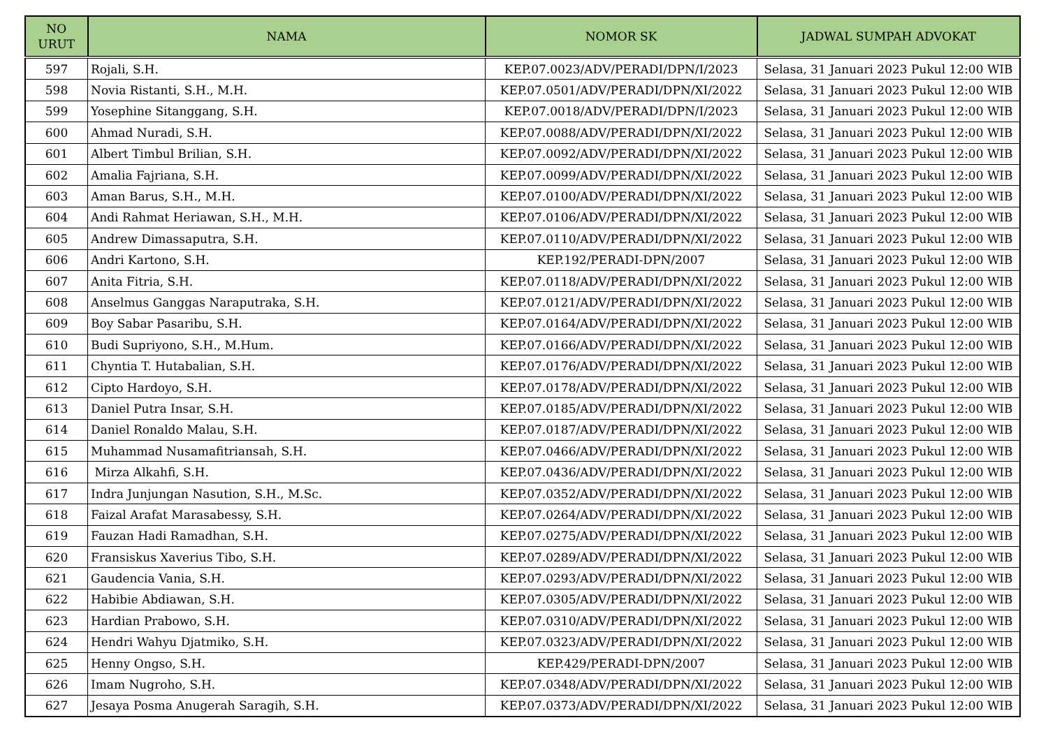| NO URUT | NAMA | NOMOR SK | JADWAL SUMPAH ADVOKAT |
| --- | --- | --- | --- |
| 597 | Rojali, S.H. | KEP.07.0023/ADV/PERADI/DPN/I/2023 | Selasa, 31 Januari 2023 Pukul 12:00 WIB |
| 598 | Novia Ristanti, S.H., M.H. | KEP.07.0501/ADV/PERADI/DPN/XI/2022 | Selasa, 31 Januari 2023 Pukul 12:00 WIB |
| 599 | Yosephine Sitanggang, S.H. | KEP.07.0018/ADV/PERADI/DPN/I/2023 | Selasa, 31 Januari 2023 Pukul 12:00 WIB |
| 600 | Ahmad Nuradi, S.H. | KEP.07.0088/ADV/PERADI/DPN/XI/2022 | Selasa, 31 Januari 2023 Pukul 12:00 WIB |
| 601 | Albert Timbul Brilian, S.H. | KEP.07.0092/ADV/PERADI/DPN/XI/2022 | Selasa, 31 Januari 2023 Pukul 12:00 WIB |
| 602 | Amalia Fajriana, S.H. | KEP.07.0099/ADV/PERADI/DPN/XI/2022 | Selasa, 31 Januari 2023 Pukul 12:00 WIB |
| 603 | Aman Barus, S.H., M.H. | KEP.07.0100/ADV/PERADI/DPN/XI/2022 | Selasa, 31 Januari 2023 Pukul 12:00 WIB |
| 604 | Andi Rahmat Heriawan, S.H., M.H. | KEP.07.0106/ADV/PERADI/DPN/XI/2022 | Selasa, 31 Januari 2023 Pukul 12:00 WIB |
| 605 | Andrew Dimassaputra, S.H. | KEP.07.0110/ADV/PERADI/DPN/XI/2022 | Selasa, 31 Januari 2023 Pukul 12:00 WIB |
| 606 | Andri Kartono, S.H. | KEP.192/PERADI-DPN/2007 | Selasa, 31 Januari 2023 Pukul 12:00 WIB |
| 607 | Anita Fitria, S.H. | KEP.07.0118/ADV/PERADI/DPN/XI/2022 | Selasa, 31 Januari 2023 Pukul 12:00 WIB |
| 608 | Anselmus Ganggas Naraputraka, S.H. | KEP.07.0121/ADV/PERADI/DPN/XI/2022 | Selasa, 31 Januari 2023 Pukul 12:00 WIB |
| 609 | Boy Sabar Pasaribu, S.H. | KEP.07.0164/ADV/PERADI/DPN/XI/2022 | Selasa, 31 Januari 2023 Pukul 12:00 WIB |
| 610 | Budi Supriyono, S.H., M.Hum. | KEP.07.0166/ADV/PERADI/DPN/XI/2022 | Selasa, 31 Januari 2023 Pukul 12:00 WIB |
| 611 | Chyntia T. Hutabalian, S.H. | KEP.07.0176/ADV/PERADI/DPN/XI/2022 | Selasa, 31 Januari 2023 Pukul 12:00 WIB |
| 612 | Cipto Hardoyo, S.H. | KEP.07.0178/ADV/PERADI/DPN/XI/2022 | Selasa, 31 Januari 2023 Pukul 12:00 WIB |
| 613 | Daniel Putra Insar, S.H. | KEP.07.0185/ADV/PERADI/DPN/XI/2022 | Selasa, 31 Januari 2023 Pukul 12:00 WIB |
| 614 | Daniel Ronaldo Malau, S.H. | KEP.07.0187/ADV/PERADI/DPN/XI/2022 | Selasa, 31 Januari 2023 Pukul 12:00 WIB |
| 615 | Muhammad Nusamafitriansah, S.H. | KEP.07.0466/ADV/PERADI/DPN/XI/2022 | Selasa, 31 Januari 2023 Pukul 12:00 WIB |
| 616 | Mirza Alkahfi, S.H. | KEP.07.0436/ADV/PERADI/DPN/XI/2022 | Selasa, 31 Januari 2023 Pukul 12:00 WIB |
| 617 | Indra Junjungan Nasution, S.H., M.Sc. | KEP.07.0352/ADV/PERADI/DPN/XI/2022 | Selasa, 31 Januari 2023 Pukul 12:00 WIB |
| 618 | Faizal Arafat Marasabessy, S.H. | KEP.07.0264/ADV/PERADI/DPN/XI/2022 | Selasa, 31 Januari 2023 Pukul 12:00 WIB |
| 619 | Fauzan Hadi Ramadhan, S.H. | KEP.07.0275/ADV/PERADI/DPN/XI/2022 | Selasa, 31 Januari 2023 Pukul 12:00 WIB |
| 620 | Fransiskus Xaverius Tibo, S.H. | KEP.07.0289/ADV/PERADI/DPN/XI/2022 | Selasa, 31 Januari 2023 Pukul 12:00 WIB |
| 621 | Gaudencia Vania, S.H. | KEP.07.0293/ADV/PERADI/DPN/XI/2022 | Selasa, 31 Januari 2023 Pukul 12:00 WIB |
| 622 | Habibie Abdiawan, S.H. | KEP.07.0305/ADV/PERADI/DPN/XI/2022 | Selasa, 31 Januari 2023 Pukul 12:00 WIB |
| 623 | Hardian Prabowo, S.H. | KEP.07.0310/ADV/PERADI/DPN/XI/2022 | Selasa, 31 Januari 2023 Pukul 12:00 WIB |
| 624 | Hendri Wahyu Djatmiko, S.H. | KEP.07.0323/ADV/PERADI/DPN/XI/2022 | Selasa, 31 Januari 2023 Pukul 12:00 WIB |
| 625 | Henny Ongso, S.H. | KEP.429/PERADI-DPN/2007 | Selasa, 31 Januari 2023 Pukul 12:00 WIB |
| 626 | Imam Nugroho, S.H. | KEP.07.0348/ADV/PERADI/DPN/XI/2022 | Selasa, 31 Januari 2023 Pukul 12:00 WIB |
| 627 | Jesaya Posma Anugerah Saragih, S.H. | KEP.07.0373/ADV/PERADI/DPN/XI/2022 | Selasa, 31 Januari 2023 Pukul 12:00 WIB |